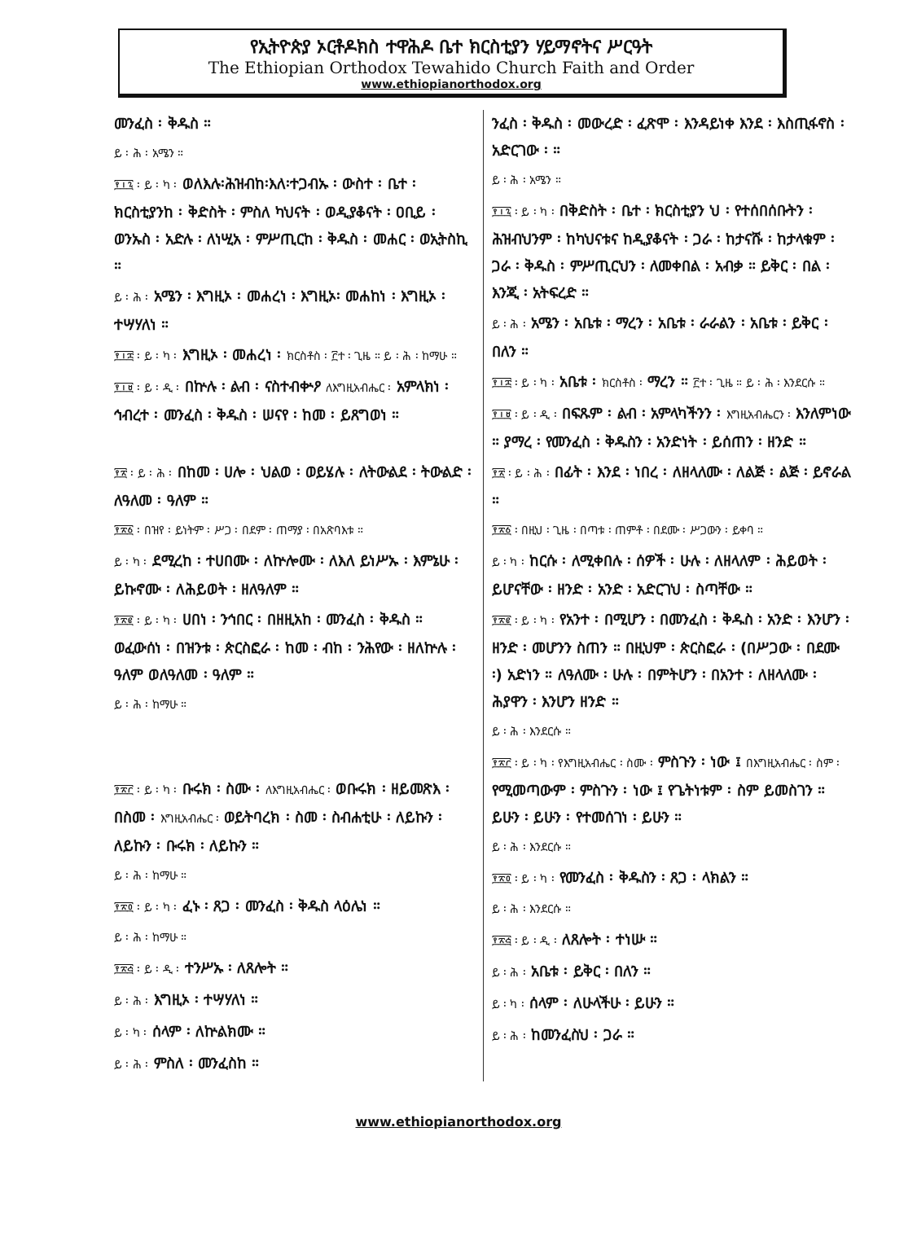የኢትዮጵያ ኦርቶዶክስ ተዋሕዶ ቤተ ክርስቲያን ሃይማኖትና ሥርዓት
The Ethiopian Orthodox Tewahido Church Faith and Order
www.ethiopianorthodox.org
መንፈስ ፡ ቅዱስ ።
ይ ፡ ሕ ፡ አሜን ።
፻፲፯ ፡ ይ ፡ ካ ፡ ወለእሉ፡ሕዝብከ፡እለ፡ተጋብኡ ፡ ውስተ ፡ ቤተ ፡ ክርስቲያንከ ፡ ቅድስት ፡ ምስለ ካህናት ፡ ወዲያቆናት ፡ ዐቢይ ፡ ወንኡስ ፡ አድሉ ፡ ለነሢአ ፡ ምሥጢርከ ፡ ቅዱስ ፡ መሐር ፡ ወኢትስኪ ።
ይ ፡ ሕ ፡ አሜን ፡ እግዚኦ ፡ መሐረነ ፡ እግዚኦ፡ መሐከነ ፡ እግዚኦ ፡ ተሣሃለነ ።
፻፲፰ ፡ ይ ፡ ካ ፡ እግዚኦ ፡ መሐረነ ፡ ክርስቶስ ፡ ፫ተ ፡ ጊዜ ። ይ ፡ ሕ ፡ ከማሁ ።
፻፲፱ ፡ ይ ፡ ዲ ፡ በኵሉ ፡ ልብ ፡ ናስተብቍዖ ለእግዚአብሔር ፡ አምላክነ ፡ ኅብረተ ፡ መንፈስ ፡ ቅዱስ ፡ ሠናየ ፡ ከመ ፡ ይጸግወነ ።
፻፳ ፡ ይ ፡ ሕ ፡ በከመ ፡ ሀሎ ፡ ህልወ ፡ ወይሄሉ ፡ ለትውልደ ፡ ትውልድ ፡ ለዓለመ ፡ ዓለም ።
፻፳፩ ፡ በዝየ ፡ ይነትም ፡ ሥጋ ፡ በደም ፡ ጠማያ ፡ በአጽባእቱ ።
ይ ፡ ካ ፡ ደሚረከ ፡ ተሀበሙ ፡ ለኵሎሙ ፡ ለእለ ይነሥኡ ፡ እምኔሁ ፡ ይኩኖሙ ፡ ለሕይወት ፡ ዘለዓለም ።
፻፳፪ ፡ ይ ፡ ካ ፡ ሀበነ ፡ ንኅበር ፡ በዘዚአከ ፡ መንፈስ ፡ ቅዱስ ። ወፈውሰነ ፡ በዝንቱ ፡ ጵርስፎራ ፡ ከመ ፡ ብከ ፡ ንሕየው ፡ ዘለኵሉ ፡ ዓለም ወለዓለመ ፡ ዓለም ።
ይ ፡ ሕ ፡ ከማሁ ።
፻፳፫ ፡ ይ ፡ ካ ፡ ቡሩክ ፡ ስሙ ፡ ለእግዚአብሔር ፡ ወቡሩክ ፡ ዘይመጽእ ፡ በስመ ፡ እግዚአብሔር ፡ ወይትባረክ ፡ ስመ ፡ ስብሐቲሁ ፡ ለይኩን ፡ ለይኩን ፡ ቡሩክ ፡ ለይኩን ።
ይ ፡ ሕ ፡ ከማሁ ።
፻፳፬ ፡ ይ ፡ ካ ፡ ፈኑ ፡ ጸጋ ፡ መንፈስ ፡ ቅዱስ ላዕሌነ ።
ይ ፡ ሕ ፡ ከማሁ ።
፻፳፭ ፡ ይ ፡ ዲ ፡ ተንሥኡ ፡ ለጸሎት ።
ይ ፡ ሕ ፡ እግዚኦ ፡ ተሣሃለነ ።
ይ ፡ ካ ፡ ሰላም ፡ ለኵልክሙ ።
ይ ፡ ሕ ፡ ምስለ ፡ መንፈስከ ።
ንፈስ ፡ ቅዱስ ፡ መውረድ ፡ ፈጽሞ ፡ እንዳይነቀ እንደ ፡ እስጢፋኖስ ፡ አድርገው ፡ ።
ይ ፡ ሕ ፡ አሜን ።
፻፲፯ ፡ ይ ፡ ካ ፡ በቅድስት ፡ ቤተ ፡ ክርስቲያን ህ ፡ የተሰበሰቡትን ፡ ሕዝብህንም ፡ ከካህናቱና ከዲያቆናት ፡ ጋራ ፡ ከታናሹ ፡ ከታላቁም ፡ ጋራ ፡ ቅዱስ ፡ ምሥጢርህን ፡ ለመቀበል ፡ አብቃ ። ይቅር ፡ በል ፡ እንጂ ፡ አትፍረድ ።
ይ ፡ ሕ ፡ አሜን ፡ አቤቱ ፡ ማረን ፡ አቤቱ ፡ ራራልን ፡ አቤቱ ፡ ይቅር ፡ በለን ።
፻፲፰ ፡ ይ ፡ ካ ፡ አቤቱ ፡ ክርስቶስ ፡ ማረን ። ፫ተ ፡ ጊዜ ። ይ ፡ ሕ ፡ እንደርሱ ።
፻፲፱ ፡ ይ ፡ ዲ ፡ በፍጹም ፡ ልብ ፡ አምላካችንን ፡ እግዚአብሔርን ፡ እንለምነው ። ያማረ ፡ የመንፈስ ፡ ቅዱስን ፡ አንድነት ፡ ይሰጠን ፡ ዘንድ ።
፻፳ ፡ ይ ፡ ሕ ፡ በፊት ፡ እንደ ፡ ነበረ ፡ ለዘላለሙ ፡ ለልጅ ፡ ልጅ ፡ ይኖራል ።
፻፳፩ ፡ በዚህ ፡ ጊዜ ፡ በጣቱ ፡ ጠምቶ ፡ በደሙ ፡ ሥጋውን ፡ ይቀባ ።
ይ ፡ ካ ፡ ከርሱ ፡ ለሚቀበሉ ፡ ሰዎች ፡ ሁሉ ፡ ለዘላለም ፡ ሕይወት ፡ ይሆናቸው ፡ ዘንድ ፡ አንድ ፡ አድርገህ ፡ ስጣቸው ።
፻፳፪ ፡ ይ ፡ ካ ፡ የአንተ ፡ በሚሆን ፡ በመንፈስ ፡ ቅዱስ ፡ አንድ ፡ እንሆን ፡ ዘንድ ፡ መሆንን ስጠን ። በዚህም ፡ ጵርስፎራ ፡ (በሥጋው ፡ በደሙ ፡) አድነን ። ለዓለሙ ፡ ሁሉ ፡ በምትሆን ፡ በአንተ ፡ ለዘላለሙ ፡ ሕያዋን ፡ እንሆን ዘንድ ።
ይ ፡ ሕ ፡ እንደርሱ ።
፻፳፫ ፡ ይ ፡ ካ ፡ የእግዚአብሔር ፡ ስሙ ፡ ምስጉን ፡ ነው ፤ በእግዚአብሔር ፡ ስም ፡ የሚመጣውም ፡ ምስጉን ፡ ነው ፤ የጌትነቱም ፡ ስም ይመስገን ። ይሁን ፡ ይሁን ፡ የተመሰገነ ፡ ይሁን ።
ይ ፡ ሕ ፡ እንደርሱ ።
፻፳፬ ፡ ይ ፡ ካ ፡ የመንፈስ ፡ ቅዱስን ፡ ጸጋ ፡ ላክልን ።
ይ ፡ ሕ ፡ እንደርሱ ።
፻፳፭ ፡ ይ ፡ ዲ ፡ ለጸሎት ፡ ተነሡ ።
ይ ፡ ሕ ፡ አቤቱ ፡ ይቅር ፡ በለን ።
ይ ፡ ካ ፡ ሰላም ፡ ለሁላችሁ ፡ ይሁን ።
ይ ፡ ሕ ፡ ከመንፈስህ ፡ ጋራ ።
www.ethiopianorthodox.org